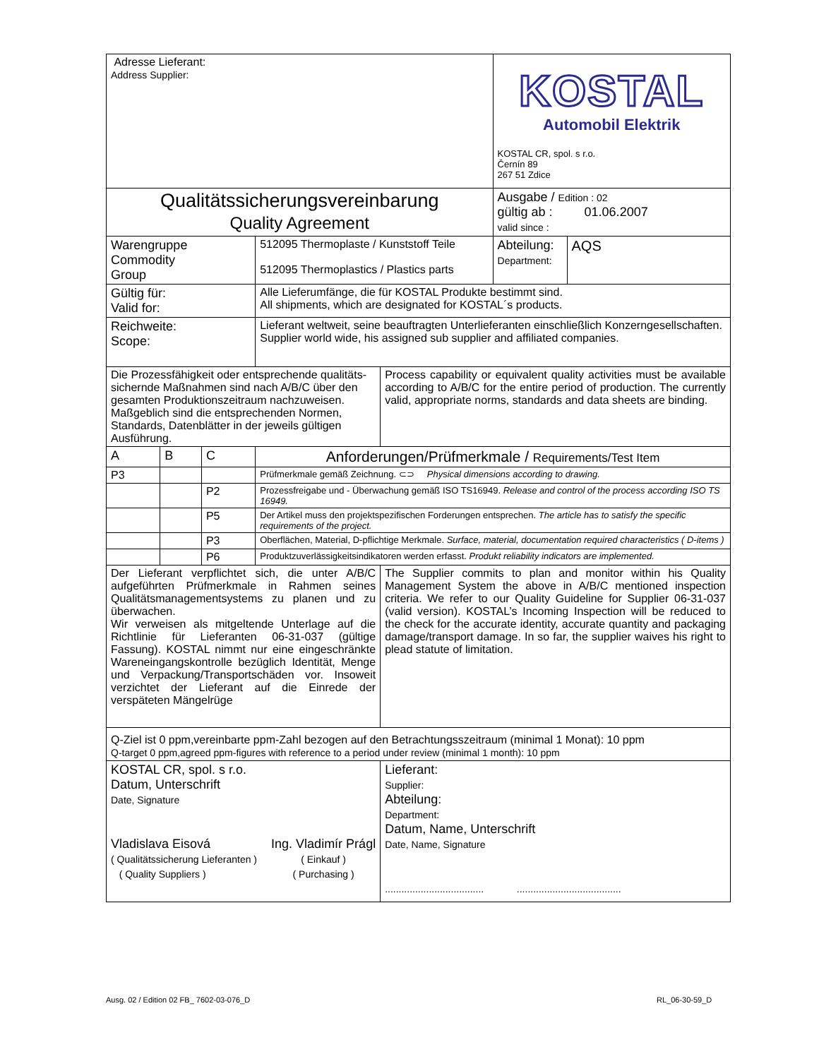| Adresse Lieferant: Address Supplier: | | | | | KOSTAL Automobil Elektrik KOSTAL CR, spol. s r.o. Černín 89 267 51 Zdice | |
| Qualitätssicherungsvereinbarung Quality Agreement | | | | | Ausgabe / Edition : 02 gültig ab : 01.06.2007 valid since : | |
| Warengruppe Commodity Group | | | 512095 Thermoplaste / Kunststoff Teile 512095 Thermoplastics / Plastics parts | | Abteilung: Department: | AQS |
| Gültig für: Valid for: | | | Alle Lieferumfänge, die für KOSTAL Produkte bestimmt sind. All shipments, which are designated for KOSTAL´s products. | | | |
| Reichweite: Scope: | | | Lieferant weltweit, seine beauftragten Unterlieferanten einschließlich Konzerngesellschaften. Supplier world wide, his assigned sub supplier and affiliated companies. | | | |
| Die Prozessfähigkeit oder entsprechende qualitäts­sichernde Maßnahmen sind nach A/B/C über den gesamten Produktionszeitraum nachzuweisen. Maßgeblich sind die entsprechenden Normen, Standards, Datenblätter in der jeweils gültigen Ausführung. | | | | Process capability or equivalent quality activities must be available according to A/B/C for the entire period of production. The currently valid, appropriate norms, standards and data sheets are binding. | | |
| A | B | C | Anforderungen/Prüfmerkmale / Requirements/Test Item | | | |
| P3 | | | Prüfmerkmale gemäß Zeichnung. ⊂⊃ Physical dimensions according to drawing. | | | |
| | | P2 | Prozessfreigabe und - Überwachung gemäß ISO TS16949. Release and control of the process according ISO TS 16949. | | | |
| | | P5 | Der Artikel muss den projektspezifischen Forderungen entsprechen. The article has to satisfy the specific requirements of the project. | | | |
| | | P3 | Oberflächen, Material, D-pflichtige Merkmale. Surface, material, documentation required characteristics ( D-items ) | | | |
| | | P6 | Produktzuverlässigkeitsindikatoren werden erfasst. Produkt reliability indicators are implemented. | | | |
| Der Lieferant verpflichtet sich, die unter A/B/C aufgeführten Prüfmerkmale in Rahmen seines Qualitätsmanagementsystems zu planen und zu überwachen. Wir verweisen als mitgeltende Unterlage auf die Richtlinie für Lieferanten 06-31-037 (gültige Fassung). KOSTAL nimmt nur eine eingeschränkte Wareneingangskontrolle bezüglich Identität, Menge und Verpackung/Transportschäden vor. Insoweit verzichtet der Lieferant auf die Einrede der verspäteten Mängelrüge | | | | The Supplier commits to plan and monitor within his Quality Management System the above in A/B/C mentioned inspection criteria. We refer to our Quality Guideline for Supplier 06-31-037 (valid version). KOSTAL’s Incoming Inspection will be reduced to the check for the accurate identity, accurate quantity and packaging damage/transport damage. In so far, the supplier waives his right to plead statute of limitation. | | |
| Q-Ziel ist 0 ppm,vereinbarte ppm-Zahl bezogen auf den Betrachtungsszeitraum (minimal 1 Monat): 10 ppm Q-target 0 ppm,agreed ppm-figures with reference to a period under review (minimal 1 month): 10 ppm | | | | | | |
| KOSTAL CR, spol. s r.o. Datum, Unterschrift Date, Signature Vladislava Eisová ( Qualitätssicherung Lieferanten ) ( Quality Suppliers ) Ing. Vladimír Prágl ( Einkauf ) ( Purchasing ) | | | | Lieferant: Supplier: Abteilung: Department: Datum, Name, Unterschrift Date, Name, Signature .................................... ...................................... | | |
Ausg. 02 / Edition 02 FB_ 7602-03-076_D
RL_06-30-59_D